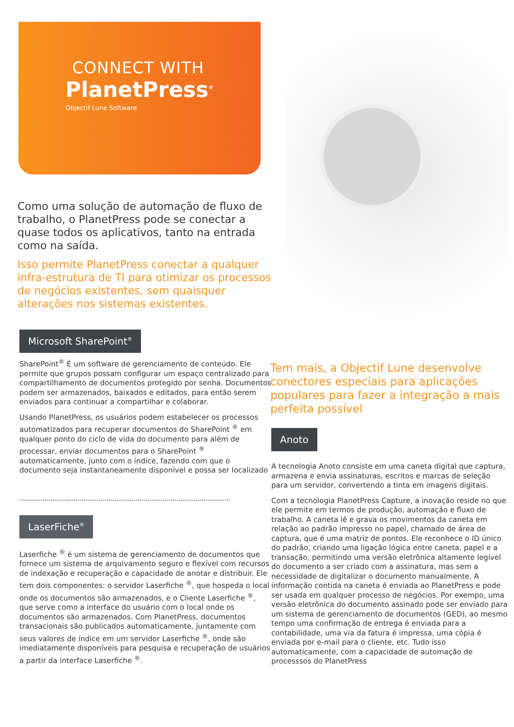CONNECT WITH
PlanetPress<sup>®</sup>
Objectif Lune Software
Como uma solução de automação de fluxo de trabalho, o PlanetPress pode se conectar a quase todos os aplicativos, tanto na entrada como na saída.
Isso permite PlanetPress conectar a qualquer infra-estrutura de TI para otimizar os processos de negócios existentes, sem quaisquer alterações nos sistemas existentes.
Microsoft SharePoint<sup>®</sup>
SharePoint<sup>®</sup> É um software de gerenciamento de conteúdo. Ele permite que grupos possam configurar um espaço centralizado para compartilhamento de documentos protegido por senha. Documentos podem ser armazenados, baixados e editados, para então serem enviados para continuar a compartilhar e colaborar.
Usando PlanetPress, os usuários podem estabelecer os processos automatizados para recuperar documentos do SharePoint <sup>®</sup> em qualquer ponto do ciclo de vida do documento para além de processar, enviar documentos para o SharePoint <sup>®</sup> automaticamente, junto com o índice, fazendo com que o documento seja instantaneamente disponível e possa ser localizado
LaserFiche<sup>®</sup>
Laserfiche <sup>®</sup> é um sistema de gerenciamento de documentos que fornece um sistema de arquivamento seguro e flexível com recursos de indexação e recuperação e capacidade de anotar e distribuir. Ele tem dois componentes: o servidor Laserfiche <sup>®</sup>, que hospeda o local onde os documentos são armazenados, e o Cliente Laserfiche <sup>®</sup>, que serve como a interface do usuário com o local onde os documentos são armazenados. Com PlanetPress, documentos transacionais são publicados automaticamente, juntamente com seus valores de índice em um servidor Laserfiche <sup>®</sup>, onde são imediatamente disponíveis para pesquisa e recuperação de usuários a partir da interface Laserfiche <sup>®</sup>.
Tem mais, a Objectif Lune desenvolve conectores especiais para aplicações populares para fazer a integração a mais perfeita possível
Anoto
A tecnologia Anoto consiste em uma caneta digital que captura, armazena e envia assinaturas, escritos e marcas de seleção para um servidor, convertendo a tinta em imagens digitais.
Com a tecnologia PlanetPress Capture, a inovação reside no que ele permite em termos de produção, automação e fluxo de trabalho. A caneta lê e grava os movimentos da caneta em relação ao padrão impresso no papel, chamado de área de captura, que é uma matriz de pontos. Ele reconhece o ID único do padrão, criando uma ligação lógica entre caneta, papel e a transação, permitindo uma versão eletrônica altamente legível do documento a ser criado com a assinatura, mas sem a necessidade de digitalizar o documento manualmente. A informação contida na caneta é enviada ao PlanetPress e pode ser usada em qualquer processo de negócios. Por exempo, uma versão eletrônica do documento assinado pode ser enviado para um sistema de gerenciamento de documentos (GED), ao mesmo tempo uma confirmação de entrega é enviada para a contabilidade, uma via da fatura é impressa, uma cópia é enviada por e-mail para o cliente, etc. Tudo isso automaticamente, com a capacidade de automação de processsos do PlanetPress